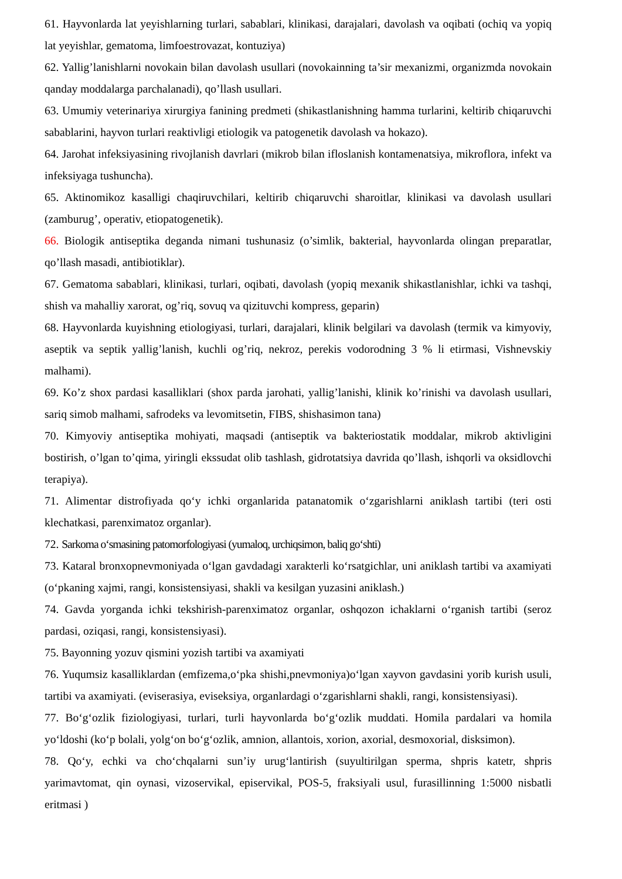61. Hayvonlarda lat yeyishlarning turlari, sabablari, klinikasi, darajalari, davolash va oqibati (ochiq va yopiq lat yeyishlar, gematoma, limfoestrovazat, kontuziya)
62. Yallig’lanishlarni novokain bilan davolash usullari (novokainning ta’sir mexanizmi, organizmda novokain qanday moddalarga parchalanadi), qo’llash usullari.
63. Umumiy veterinariya xirurgiya fanining predmeti (shikastlanishning hamma turlarini, keltirib chiqaruvchi sabablarini, hayvon turlari reaktivligi etiologik va patogenetik davolash va hokazo).
64. Jarohat infeksiyasining rivojlanish davrlari (mikrob bilan ifloslanish kontamenatsiya, mikroflora, infekt va infeksiyaga tushuncha).
65. Aktinomikoz kasalligi chaqiruvchilari, keltirib chiqaruvchi sharoitlar, klinikasi va davolash usullari (zamburug’, operativ, etiopatogenetik).
66. Biologik antiseptika deganda nimani tushunasiz (o’simlik, bakterial, hayvonlarda olingan preparatlar, qo’llash masadi, antibiotiklar).
67. Gematoma sabablari, klinikasi, turlari, oqibati, davolash (yopiq mexanik shikastlanishlar, ichki va tashqi, shish va mahalliy xarorat, og’riq, sovuq va qizituvchi kompress, geparin)
68. Hayvonlarda kuyishning etiologiyasi, turlari, darajalari, klinik belgilari va davolash (termik va kimyoviy, aseptik va septik yallig’lanish, kuchli og’riq, nekroz, perekis vodorodning 3 % li etirmasi, Vishnevskiy malhami).
69. Ko’z shox pardasi kasalliklari (shox parda jarohati, yallig’lanishi, klinik ko’rinishi va davolash usullari, sariq simob malhami, safrodeks va levomitsetin, FIBS, shishasimon tana)
70. Kimyoviy antiseptika mohiyati, maqsadi (antiseptik va bakteriostatik moddalar, mikrob aktivligini bostirish, o’lgan to’qima, yiringli ekssudat olib tashlash, gidrotatsiya davrida qo’llash, ishqorli va oksidlovchi terapiya).
71. Alimentar distrofiyada qo‘y ichki organlarida patanatomik o‘zgarishlarni aniklash tartibi (teri osti klechatkasi, parenximatoz organlar).
72. Sarkoma o‘smasining patomorfologiyasi (yumaloq, urchiqsimon, baliq go‘shti)
73. Kataral bronxopnevmoniyada o‘lgan gavdadagi xarakterli ko‘rsatgichlar, uni aniklash tartibi va axamiyati (o‘pkaning xajmi, rangi, konsistensiyasi, shakli va kesilgan yuzasini aniklash.)
74. Gavda yorganda ichki tekshirish-parenximatoz organlar, oshqozon ichaklarni o‘rganish tartibi (seroz pardasi, oziqasi, rangi, konsistensiyasi).
75. Bayonning yozuv qismini yozish tartibi va axamiyati
76. Yuqumsiz kasalliklardan (emfizema,o‘pka shishi,pnevmoniya)o‘lgan xayvon gavdasini yorib kurish usuli, tartibi va axamiyati. (eviserasiya, eviseksiya, organlardagi o‘zgarishlarni shakli, rangi, konsistensiyasi).
77. Bo‘g‘ozlik fiziologiyasi, turlari, turli hayvonlarda bo‘g‘ozlik muddati. Homila pardalari va homila yo‘ldoshi (ko‘p bolali, yolg‘on bo‘g‘ozlik, amnion, allantois, xorion, axorial, desmoxorial, disksimon).
78. Qo‘y, echki va cho‘chqalarni sun’iy urug‘lantirish (suyultirilgan sperma, shpris katetr, shpris yarimavtomat, qin oynasi, vizoservikal, episervikal, POS-5, fraksiyali usul, furasillinning 1:5000 nisbatli eritmasi )